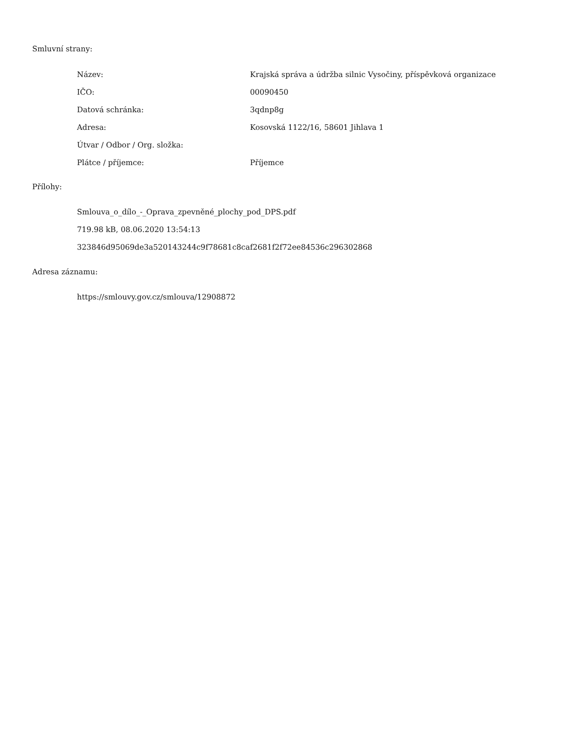Smluvní strany:
| Název: | Krajská správa a údržba silnic Vysočiny, příspěvková organizace |
| IČO: | 00090450 |
| Datová schránka: | 3qdnp8g |
| Adresa: | Kosovská 1122/16, 58601 Jihlava 1 |
| Útvar / Odbor / Org. složka: | |
| Plátce / příjemce: | Příjemce |
Přílohy:
Smlouva_o_dílo_-_Oprava_zpevněné_plochy_pod_DPS.pdf
719.98 kB, 08.06.2020 13:54:13
323846d95069de3a520143244c9f78681c8caf2681f2f72ee84536c296302868
Adresa záznamu:
https://smlouvy.gov.cz/smlouva/12908872